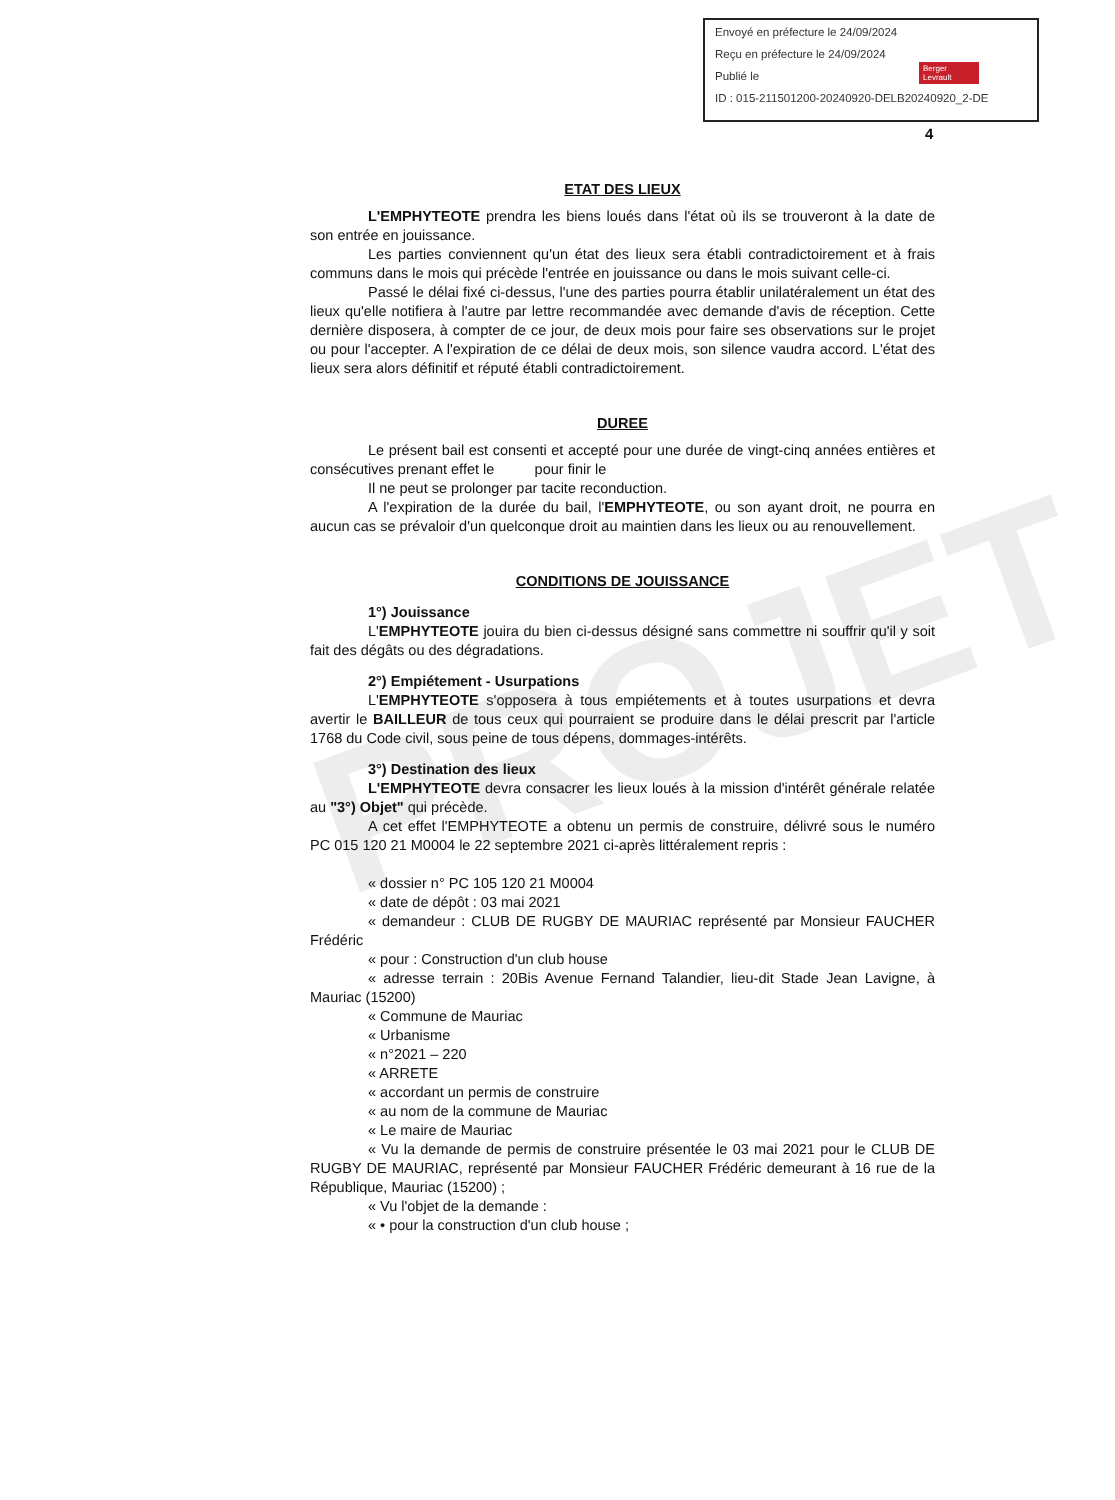PROJET
Envoyé en préfecture le 24/09/2024
Reçu en préfecture le 24/09/2024
Publié le
ID : 015-211501200-20240920-DELB20240920_2-DE
Berger Levrault
4
ETAT DES LIEUX
L'EMPHYTEOTE prendra les biens loués dans l'état où ils se trouveront à la date de son entrée en jouissance.
Les parties conviennent qu'un état des lieux sera établi contradictoirement et à frais communs dans le mois qui précède l'entrée en jouissance ou dans le mois suivant celle-ci.
Passé le délai fixé ci-dessus, l'une des parties pourra établir unilatéralement un état des lieux qu'elle notifiera à l'autre par lettre recommandée avec demande d'avis de réception. Cette dernière disposera, à compter de ce jour, de deux mois pour faire ses observations sur le projet ou pour l'accepter. A l'expiration de ce délai de deux mois, son silence vaudra accord. L'état des lieux sera alors définitif et réputé établi contradictoirement.
DUREE
Le présent bail est consenti et accepté pour une durée de vingt-cinq années entières et consécutives prenant effet le pour finir le
Il ne peut se prolonger par tacite reconduction.
A l'expiration de la durée du bail, l'EMPHYTEOTE, ou son ayant droit, ne pourra en aucun cas se prévaloir d'un quelconque droit au maintien dans les lieux ou au renouvellement.
CONDITIONS DE JOUISSANCE
1°) Jouissance
L'EMPHYTEOTE jouira du bien ci-dessus désigné sans commettre ni souffrir qu'il y soit fait des dégâts ou des dégradations.
2°) Empiétement - Usurpations
L'EMPHYTEOTE s'opposera à tous empiétements et à toutes usurpations et devra avertir le BAILLEUR de tous ceux qui pourraient se produire dans le délai prescrit par l'article 1768 du Code civil, sous peine de tous dépens, dommages-intérêts.
3°) Destination des lieux
L'EMPHYTEOTE devra consacrer les lieux loués à la mission d'intérêt générale relatée au "3°) Objet" qui précède.
A cet effet l'EMPHYTEOTE a obtenu un permis de construire, délivré sous le numéro PC 015 120 21 M0004 le 22 septembre 2021 ci-après littéralement repris :
« dossier n° PC 105 120 21 M0004
« date de dépôt : 03 mai 2021
« demandeur : CLUB DE RUGBY DE MAURIAC représenté par Monsieur FAUCHER Frédéric
« pour : Construction d'un club house
« adresse terrain : 20Bis Avenue Fernand Talandier, lieu-dit Stade Jean Lavigne, à Mauriac (15200)
« Commune de Mauriac
« Urbanisme
« n°2021 – 220
« ARRETE
« accordant un permis de construire
« au nom de la commune de Mauriac
« Le maire de Mauriac
« Vu la demande de permis de construire présentée le 03 mai 2021 pour le CLUB DE RUGBY DE MAURIAC, représenté par Monsieur FAUCHER Frédéric demeurant à 16 rue de la République, Mauriac (15200) ;
« Vu l'objet de la demande :
« • pour la construction d'un club house ;